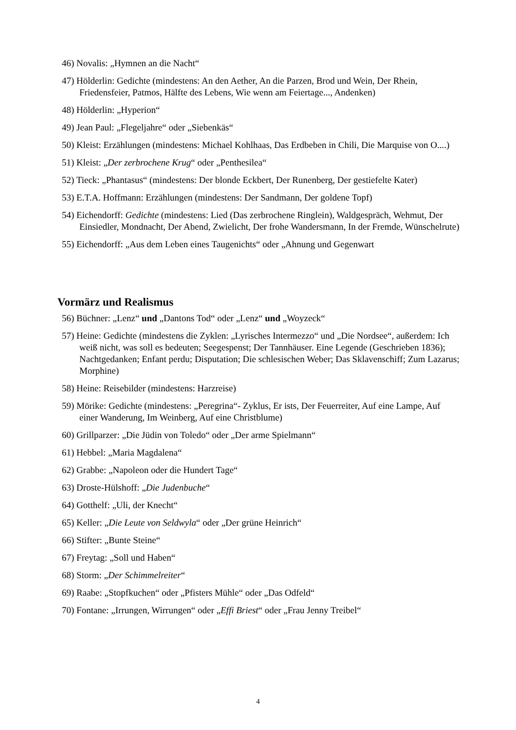46) Novalis: „Hymnen an die Nacht“
47) Hölderlin: Gedichte (mindestens: An den Aether, An die Parzen, Brod und Wein, Der Rhein, Friedensfeier, Patmos, Hälfte des Lebens, Wie wenn am Feiertage..., Andenken)
48) Hölderlin: „Hyperion“
49) Jean Paul: „Flegeljahre“ oder „Siebenkäs“
50) Kleist: Erzählungen (mindestens: Michael Kohlhaas, Das Erdbeben in Chili, Die Marquise von O....)
51) Kleist: „Der zerbrochene Krug“ oder „Penthesilea“
52) Tieck: „Phantasus“ (mindestens: Der blonde Eckbert, Der Runenberg, Der gestiefelte Kater)
53) E.T.A. Hoffmann: Erzählungen (mindestens: Der Sandmann, Der goldene Topf)
54) Eichendorff: Gedichte (mindestens: Lied (Das zerbrochene Ringlein), Waldgespräch, Wehmut, Der Einsiedler, Mondnacht, Der Abend, Zwielicht, Der frohe Wandersmann, In der Fremde, Wünschelrute)
55) Eichendorff: „Aus dem Leben eines Taugenichts“ oder „Ahnung und Gegenwart
Vormärz und Realismus
56) Büchner: „Lenz“ und „Dantons Tod“ oder „Lenz“ und „Woyzeck“
57) Heine: Gedichte (mindestens die Zyklen: „Lyrisches Intermezzo“ und „Die Nordsee“, außerdem: Ich weiß nicht, was soll es bedeuten; Seegespenst; Der Tannhäuser. Eine Legende (Geschrieben 1836); Nachtgedanken; Enfant perdu; Disputation; Die schlesischen Weber; Das Sklavenschiff; Zum Lazarus; Morphine)
58) Heine: Reisebilder (mindestens: Harzreise)
59) Mörike: Gedichte (mindestens: „Peregrina“- Zyklus, Er ists, Der Feuerreiter, Auf eine Lampe, Auf einer Wanderung, Im Weinberg, Auf eine Christblume)
60) Grillparzer: „Die Jüdin von Toledo“ oder „Der arme Spielmann“
61) Hebbel: „Maria Magdalena“
62) Grabbe: „Napoleon oder die Hundert Tage“
63) Droste-Hülshoff: „Die Judenbuche“
64) Gotthelf: „Uli, der Knecht“
65) Keller: „Die Leute von Seldwyla“ oder „Der grüne Heinrich“
66) Stifter: „Bunte Steine“
67) Freytag: „Soll und Haben“
68) Storm: „Der Schimmelreiter“
69) Raabe: „Stopfkuchen“ oder „Pfisters Mühle“ oder „Das Odfeld“
70) Fontane: „Irrungen, Wirrungen“ oder „Effi Briest“ oder „Frau Jenny Treibel“
4